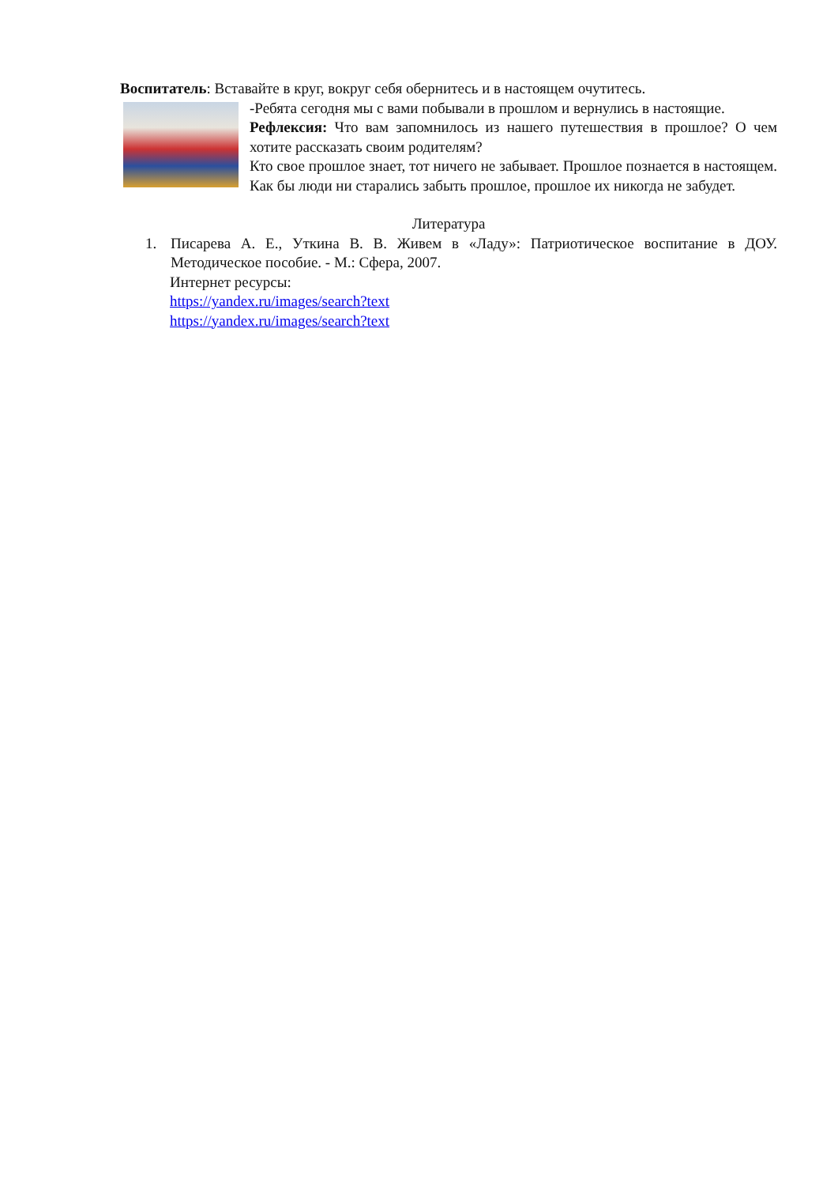Воспитатель: Вставайте в круг, вокруг себя обернитесь и в настоящем очутитесь.
-Ребята сегодня мы с вами побывали в прошлом и вернулись в настоящие.
Рефлексия: Что вам запомнилось из нашего путешествия в прошлое? О чем хотите рассказать своим родителям?
Кто свое прошлое знает, тот ничего не забывает. Прошлое познается в настоящем. Как бы люди ни старались забыть прошлое, прошлое их никогда не забудет.
Литература
1. Писарева А. Е., Уткина В. В. Живем в «Ладу»: Патриотическое воспитание в ДОУ. Методическое пособие. - М.: Сфера, 2007.
Интернет ресурсы:
https://yandex.ru/images/search?text
https://yandex.ru/images/search?text